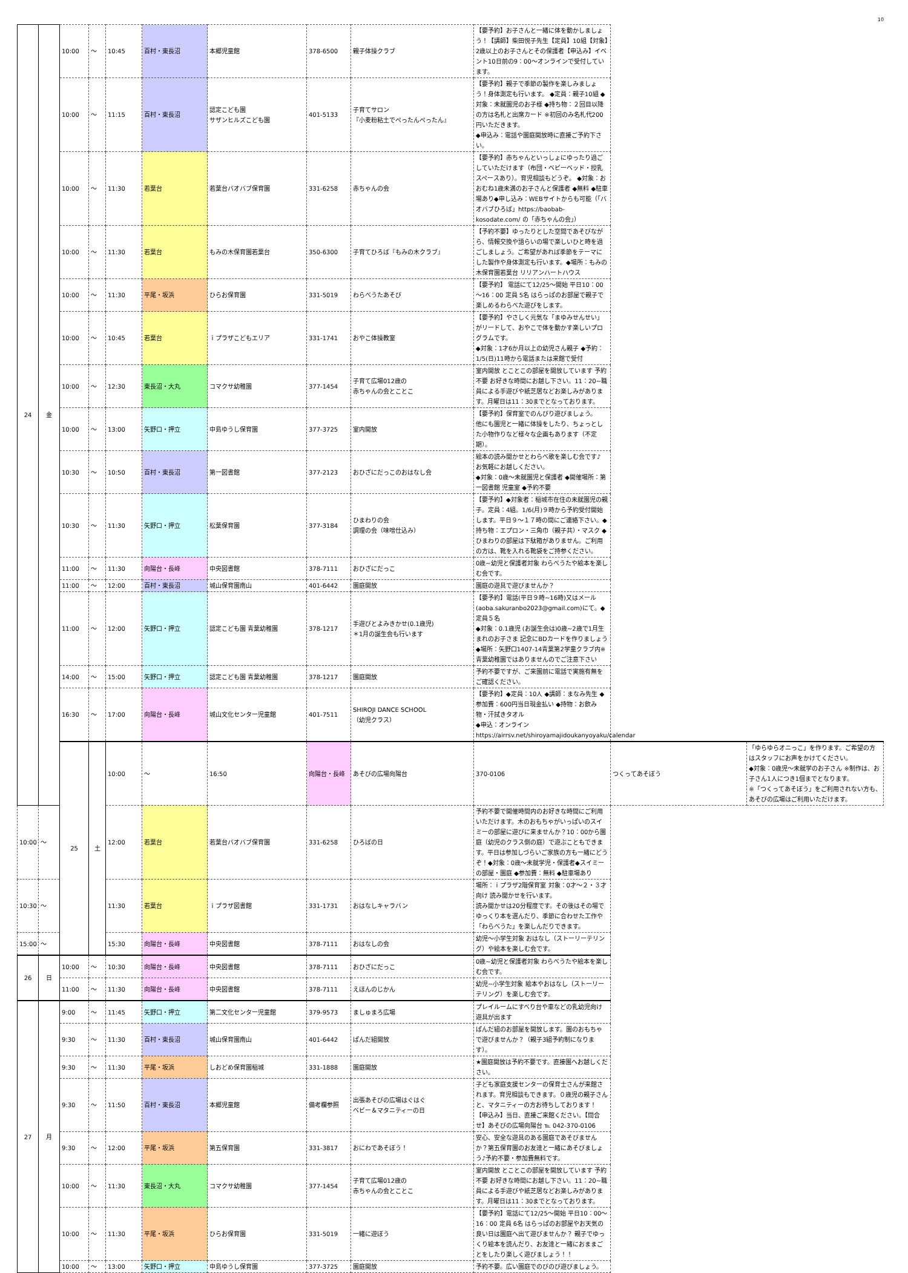10
| 24 | 金 | 10:00 | ～ | 10:45 | 百村・東長沼 | 本郷児童館 | 378-6500 | 親子体操クラブ | 【要予約】お子さんと一緒に体を動かしましょう！【講師】柴田悦子先生【定員】10組【対象】2歳以上のお子さんとその保護者【申込み】イベント10日前の9：00～オンラインで受付しています。 | | |
| | | 10:00 | ～ | 11:15 | 百村・東長沼 | 認定こども園 サザンヒルズこども園 | 401-5133 | 子育てサロン 『小麦粉粘土でぺったんぺったん』 | 【要予約】親子で季節の製作を楽しみましょう！身体測定も行います。 ◆定員：親子10組 ◆対象：未就園児のお子様 ◆持ち物：２回目以降の方は名札と出席カード ※初回のみ名札代200円いただきます。 ◆申込み：電話や園庭開放時に直接ご予約下さい。 | | |
| | | 10:00 | ～ | 11:30 | 若葉台 | 若葉台バオバブ保育園 | 331-6258 | 赤ちゃんの会 | 【要予約】赤ちゃんといっしょにゆったり過ごしていただけます（布団・ベビーベッド・授乳スペースあり）。育児相談もどうぞ。 ◆対象：おおむね1歳未満のお子さんと保護者 ◆無料 ◆駐車場あり◆申し込み：WEBサイトからも可能（「バオバブひろば」https://baobab-kosodate.com/ の「赤ちゃんの会」） | | |
| | | 10:00 | ～ | 11:30 | 若葉台 | もみの木保育園若葉台 | 350-6300 | 子育てひろば『もみの木クラブ』 | 【予約不要】ゆったりとした空間であそびながら、情報交換や語らいの場で楽しいひと時を過ごしましょう。ご希望があれば季節をテーマにした製作や身体測定も行います。◆場所：もみの木保育園若葉台 リリアンハートハウス | | |
| | | 10:00 | ～ | 11:30 | 平尾・坂浜 | ひらお保育園 | 331-5019 | わらべうたあそび | 【要予約】 電話にて12/25～開始 平日10：00～16：00 定員 5名 はらっぱのお部屋で親子で楽しめるわらべた遊びをします。 | | |
| | | 10:00 | ～ | 10:45 | 若葉台 | ｉプラザこどもエリア | 331-1741 | おやこ体操教室 | 【要予約】やさしく元気な「まゆみせんせい」がリードして、おやこで体を動かす楽しいプログラムです。 ◆対象：1才6か月以上の幼児さん親子 ◆予約：1/5(日)11時から電話または来館で受付 | | |
| | | 10:00 | ～ | 12:30 | 東長沼・大丸 | コマクサ幼稚園 | 377-1454 | 子育て広場012歳の 赤ちゃんの会とことこ | 室内開放 とことこの部屋を開放しています 予約不要 お好きな時間にお越し下さい。11：20~職員による手遊びや紙芝居などお楽しみがあります。月曜日は11：30までとなっております。 | | |
| | | 10:00 | ～ | 13:00 | 矢野口・押立 | 中島ゆうし保育園 | 377-3725 | 室内開放 | 【要予約】保育室でのんびり遊びましょう。 他にも園児と一緒に体操をしたり、ちょっとした小物作りなど様々な企画もあります（不定期）。 | | |
| | | 10:30 | ～ | 10:50 | 百村・東長沼 | 第一図書館 | 377-2123 | おひざにだっこのおはなし会 | 絵本の読み聞かせとわらべ歌を楽しむ会です♪ お気軽にお越しください。 ◆対象：0歳～未就園児と保護者 ◆開催場所：第一図書館 児童室 ◆予約不要 | | |
| | | 10:30 | ～ | 11:30 | 矢野口・押立 | 松葉保育園 | 377-3184 | ひまわりの会 調理の会（味噌仕込み） | 【要予約】◆対象者：稲城市在住の未就園児の親子。定員：4組。1/6(月)９時から予約受付開始します。平日９～１７時の間にご連絡下さい。◆持ち物：エプロン・三角巾（親子共）・マスク ◆ひまわりの部屋は下駄箱がありません。ご利用の方は、靴を入れる靴袋をご持参ください。 | | |
| | | 11:00 | ～ | 11:30 | 向陽台・長峰 | 中央図書館 | 378-7111 | おひざにだっこ | 0歳~幼児と保護者対象 わらべうたや絵本を楽しむ会です。 | | |
| | | 11:00 | ～ | 12:00 | 百村・東長沼 | 城山保育園南山 | 401-6442 | 園庭開放 | 園庭の遊具で遊びませんか？ | | |
| | | 11:00 | ～ | 12:00 | 矢野口・押立 | 認定こども園 青葉幼稚園 | 378-1217 | 手遊びとよみきかせ(0.1歳児) ＊1月の誕生会も行います | 【要予約】電話(平日９時~16時)又はメール(aoba.sakuranbo2023@gmail.com)にて。◆定員５名 ◆対象：0.1歳児 (お誕生会は)0歳~2歳で1月生まれのお子さま 記念にBDカードを作りましょう ◆場所：矢野口1407-14青葉第2学童クラブ内※青葉幼稚園ではありませんのでご注意下さい | | |
| | | 14:00 | ～ | 15:00 | 矢野口・押立 | 認定こども園 青葉幼稚園 | 378-1217 | 園庭開放 | 予約不要ですが、ご来園前に電話で実施有無をご確認ください。 | | |
| | | 16:30 | ～ | 17:00 | 向陽台・長峰 | 城山文化センター児童館 | 401-7511 | SHIROJI DANCE SCHOOL （幼児クラス） | 【要予約】◆定員：10人 ◆講師：まなみ先生 ◆参加費：600円当日現金払い ◆持物：お飲み物・汗拭きタオル ◆申込：オンラインhttps://airrsv.net/shiroyamajidoukanyoyaku/calendar | | |
| | | 25 | 土 | 10:00 | ～ | 16:50 | 向陽台・長峰 | あそびの広場向陽台 | 370-0106 | つくってあそぼう | 「ゆらゆらオニっこ」を作ります。ご希望の方はスタッフにお声をかけてください。 ◆対象：0歳児～未就学のお子さん ※制作は、お子さん1人につき1個までとなります。 ※「つくってあそぼう」をご利用されない方も、あそびの広場はご利用いただけます。 |
| 10:00 | ～ | | | 12:00 | 若葉台 | 若葉台バオバブ保育園 | 331-6258 | ひろばの日 | 予約不要で開催時間内のお好きな時間にご利用いただけます。木のおもちゃがいっぱいのスイミーの部屋に遊びに来ませんか？10：00から園庭（幼児のクラス側の庭）で遊ぶこともできます。平日は参加しづらいご家族の方も一緒にどうぞ！◆対象：0歳～未就学児・保護者◆スイミーの部屋・園庭 ◆参加費：無料 ◆駐車場あり | | |
| 10:30 | ～ | | | 11:30 | 若葉台 | ｉプラザ図書館 | 331-1731 | おはなしキャラバン | 場所：ｉプラザ2階保育室 対象：0才～２・３才向け 読み聞かせを行います。 読み聞かせは20分程度です。その後はその場でゆっくり本を選んだり、季節に合わせた工作や「わらべうた」を楽しんだりできます。 | | |
| 15:00 | ～ | | | 15:30 | 向陽台・長峰 | 中央図書館 | 378-7111 | おはなしの会 | 幼児～小学生対象 おはなし（ストーリーテリング）や絵本を楽しむ会です。 | | |
| 26 | 日 | 10:00 | ～ | 10:30 | 向陽台・長峰 | 中央図書館 | 378-7111 | おひざにだっこ | 0歳~幼児と保護者対象 わらべうたや絵本を楽しむ会です。 | | |
| | | 11:00 | ～ | 11:30 | 向陽台・長峰 | 中央図書館 | 378-7111 | えほんのじかん | 幼児~小学生対象 絵本やおはなし（ストーリーテリング）を楽しむ会です。 | | |
| 27 | 月 | 9:00 | ～ | 11:45 | 矢野口・押立 | 第二文化センター児童館 | 379-9573 | ましゅまろ広場 | プレイルームにすべり台や車などの乳幼児向け遊具が出ます | | |
| | | 9:30 | ～ | 11:30 | 百村・東長沼 | 城山保育園南山 | 401-6442 | ぱんだ組開放 | ぱんだ組のお部屋を開放します。園のおもちゃで遊びませんか？（親子3組予約制になります）。 | | |
| | | 9:30 | ～ | 11:30 | 平尾・坂浜 | しおどめ保育園稲城 | 331-1888 | 園庭開放 | ★園庭開放は予約不要です。直接園へお越しください。 | | |
| | | 9:30 | ～ | 11:50 | 百村・東長沼 | 本郷児童館 | 備考欄参照 | 出張あそびの広場はぐはぐ ベビー＆マタニティーの日 | 子ども家庭支援センターの保育士さんが来館されます。育児相談もできます。０歳児の親子さんと、マタニティーの方お待ちしております！ 【申込み】当日、直接ご来館ください。【問合せ】あそびの広場向陽台 ℡ 042-370-0106 | | |
| | | 9:30 | ～ | 12:00 | 平尾・坂浜 | 第五保育園 | 331-3817 | おにわであそぼう！ | 安心、安全な遊具のある園庭であそびませんか？第五保育園のお友達と一緒にあそびましょう♪予約不要・参加費無料です。 | | |
| | | 10:00 | ～ | 11:30 | 東長沼・大丸 | コマクサ幼稚園 | 377-1454 | 子育て広場012歳の 赤ちゃんの会とことこ | 室内開放 とことこの部屋を開放しています 予約不要 お好きな時間にお越し下さい。11：20~職員による手遊びや紙芝居などお楽しみがあります。月曜日は11：30までとなっております。 | | |
| | | 10:00 | ～ | 11:30 | 平尾・坂浜 | ひらお保育園 | 331-5019 | 一緒に遊ぼう | 【要予約】電話にて12/25～開始 平日10：00～16：00 定員 6名 はらっぱのお部屋やお天気の良い日は園庭へ出て遊びませんか？ 親子でゆっくり絵本を読んだり、お友達と一緒におままごとをしたり楽しく遊びましょう！！ | | |
| | | 10:00 | ～ | 13:00 | 矢野口・押立 | 中島ゆうし保育園 | 377-3725 | 園庭開放 | 予約不要。広い園庭でのびのび遊びましょう。 | | |